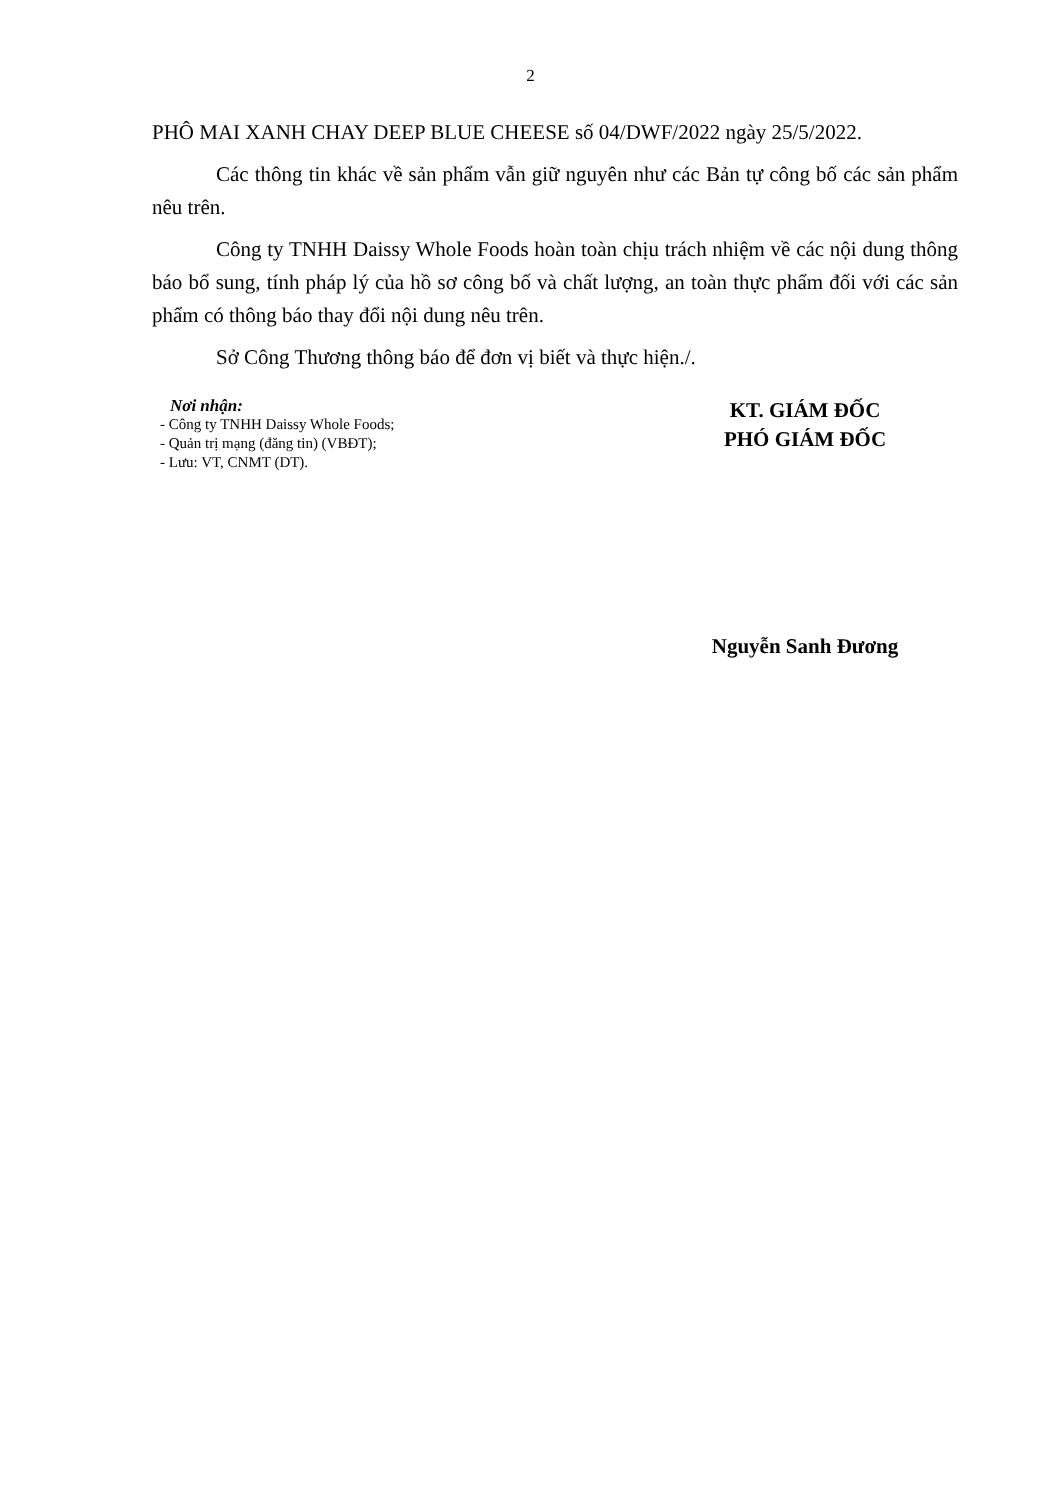2
PHÔ MAI XANH CHAY DEEP BLUE CHEESE số 04/DWF/2022 ngày 25/5/2022.
Các thông tin khác về sản phẩm vẫn giữ nguyên như các Bản tự công bố các sản phẩm nêu trên.
Công ty TNHH Daissy Whole Foods hoàn toàn chịu trách nhiệm về các nội dung thông báo bổ sung, tính pháp lý của hồ sơ công bố và chất lượng, an toàn thực phẩm đối với các sản phẩm có thông báo thay đổi nội dung nêu trên.
Sở Công Thương thông báo để đơn vị biết và thực hiện./.
Nơi nhận:
- Công ty TNHH Daissy Whole Foods;
- Quản trị mạng (đăng tin) (VBĐT);
- Lưu: VT, CNMT (DT).
KT. GIÁM ĐỐC
PHÓ GIÁM ĐỐC
Nguyễn Sanh Đương